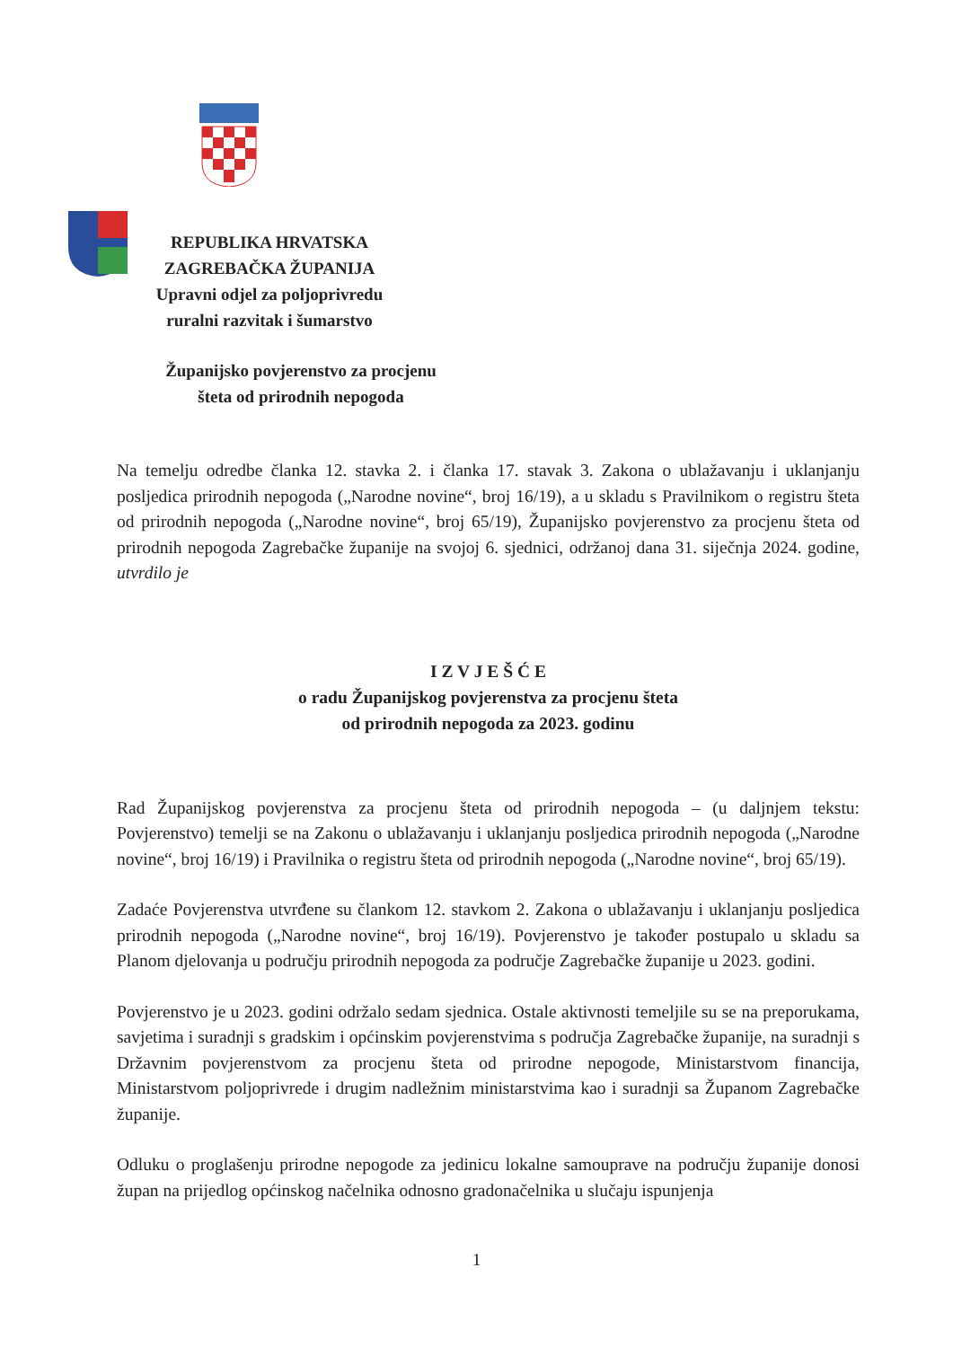REPUBLIKA HRVATSKA
ZAGREBAČKA ŽUPANIJA
Upravni odjel za poljoprivredu
ruralni razvitak i šumarstvo
Županijsko povjerenstvo za procjenu
šteta od prirodnih nepogoda
Na temelju odredbe članka 12. stavka 2. i članka 17. stavak 3. Zakona o ublažavanju i uklanjanju posljedica prirodnih nepogoda („Narodne novine“, broj 16/19), a u skladu s Pravilnikom o registru šteta od prirodnih nepogoda („Narodne novine“, broj 65/19), Županijsko povjerenstvo za procjenu šteta od prirodnih nepogoda Zagrebačke županije na svojoj 6. sjednici, održanoj dana 31. siječnja 2024. godine, utvrdilo je
I Z V J E Š Ć E
o radu Županijskog povjerenstva za procjenu šteta
od prirodnih nepogoda za 2023. godinu
Rad Županijskog povjerenstva za procjenu šteta od prirodnih nepogoda – (u daljnjem tekstu: Povjerenstvo) temelji se na Zakonu o ublažavanju i uklanjanju posljedica prirodnih nepogoda („Narodne novine“, broj 16/19) i Pravilnika o registru šteta od prirodnih nepogoda („Narodne novine“, broj 65/19).
Zadaće Povjerenstva utvrđene su člankom 12. stavkom 2. Zakona o ublažavanju i uklanjanju posljedica prirodnih nepogoda („Narodne novine“, broj 16/19). Povjerenstvo je također postupalo u skladu sa Planom djelovanja u području prirodnih nepogoda za područje Zagrebačke županije u 2023. godini.
Povjerenstvo je u 2023. godini održalo sedam sjednica. Ostale aktivnosti temeljile su se na preporukama, savjetima i suradnji s gradskim i općinskim povjerenstvima s područja Zagrebačke županije, na suradnji s Državnim povjerenstvom za procjenu šteta od prirodne nepogode, Ministarstvom financija, Ministarstvom poljoprivrede i drugim nadležnim ministarstvima kao i suradnji sa Županom Zagrebačke županije.
Odluku o proglašenju prirodne nepogode za jedinicu lokalne samouprave na području županije donosi župan na prijedlog općinskog načelnika odnosno gradonačelnika u slučaju ispunjenja
1